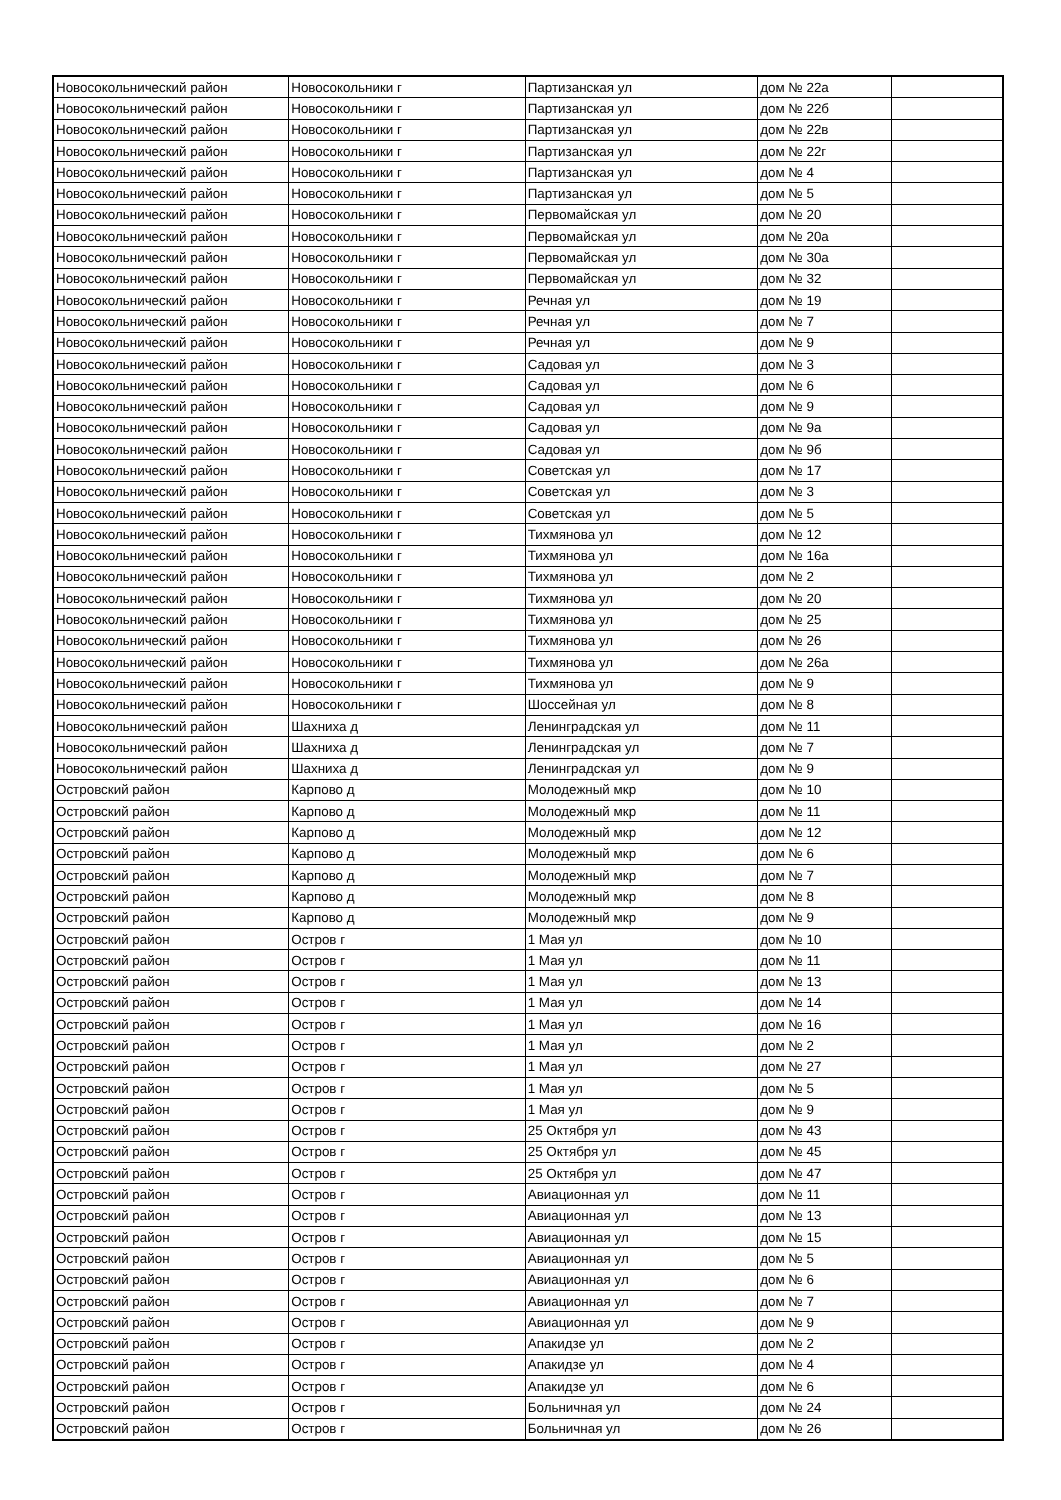| Новосокольнический район | Новосокольники г | Партизанская ул | дом № 22а | |
| Новосокольнический район | Новосокольники г | Партизанская ул | дом № 22б | |
| Новосокольнический район | Новосокольники г | Партизанская ул | дом № 22в | |
| Новосокольнический район | Новосокольники г | Партизанская ул | дом № 22г | |
| Новосокольнический район | Новосокольники г | Партизанская ул | дом № 4 | |
| Новосокольнический район | Новосокольники г | Партизанская ул | дом № 5 | |
| Новосокольнический район | Новосокольники г | Первомайская ул | дом № 20 | |
| Новосокольнический район | Новосокольники г | Первомайская ул | дом № 20а | |
| Новосокольнический район | Новосокольники г | Первомайская ул | дом № 30а | |
| Новосокольнический район | Новосокольники г | Первомайская ул | дом № 32 | |
| Новосокольнический район | Новосокольники г | Речная ул | дом № 19 | |
| Новосокольнический район | Новосокольники г | Речная ул | дом № 7 | |
| Новосокольнический район | Новосокольники г | Речная ул | дом № 9 | |
| Новосокольнический район | Новосокольники г | Садовая ул | дом № 3 | |
| Новосокольнический район | Новосокольники г | Садовая ул | дом № 6 | |
| Новосокольнический район | Новосокольники г | Садовая ул | дом № 9 | |
| Новосокольнический район | Новосокольники г | Садовая ул | дом № 9а | |
| Новосокольнический район | Новосокольники г | Садовая ул | дом № 9б | |
| Новосокольнический район | Новосокольники г | Советская ул | дом № 17 | |
| Новосокольнический район | Новосокольники г | Советская ул | дом № 3 | |
| Новосокольнический район | Новосокольники г | Советская ул | дом № 5 | |
| Новосокольнический район | Новосокольники г | Тихмянова ул | дом № 12 | |
| Новосокольнический район | Новосокольники г | Тихмянова ул | дом № 16а | |
| Новосокольнический район | Новосокольники г | Тихмянова ул | дом № 2 | |
| Новосокольнический район | Новосокольники г | Тихмянова ул | дом № 20 | |
| Новосокольнический район | Новосокольники г | Тихмянова ул | дом № 25 | |
| Новосокольнический район | Новосокольники г | Тихмянова ул | дом № 26 | |
| Новосокольнический район | Новосокольники г | Тихмянова ул | дом № 26а | |
| Новосокольнический район | Новосокольники г | Тихмянова ул | дом № 9 | |
| Новосокольнический район | Новосокольники г | Шоссейная ул | дом № 8 | |
| Новосокольнический район | Шахниха д | Ленинградская ул | дом № 11 | |
| Новосокольнический район | Шахниха д | Ленинградская ул | дом № 7 | |
| Новосокольнический район | Шахниха д | Ленинградская ул | дом № 9 | |
| Островский район | Карпово д | Молодежный мкр | дом № 10 | |
| Островский район | Карпово д | Молодежный мкр | дом № 11 | |
| Островский район | Карпово д | Молодежный мкр | дом № 12 | |
| Островский район | Карпово д | Молодежный мкр | дом № 6 | |
| Островский район | Карпово д | Молодежный мкр | дом № 7 | |
| Островский район | Карпово д | Молодежный мкр | дом № 8 | |
| Островский район | Карпово д | Молодежный мкр | дом № 9 | |
| Островский район | Остров г | 1 Мая ул | дом № 10 | |
| Островский район | Остров г | 1 Мая ул | дом № 11 | |
| Островский район | Остров г | 1 Мая ул | дом № 13 | |
| Островский район | Остров г | 1 Мая ул | дом № 14 | |
| Островский район | Остров г | 1 Мая ул | дом № 16 | |
| Островский район | Остров г | 1 Мая ул | дом № 2 | |
| Островский район | Остров г | 1 Мая ул | дом № 27 | |
| Островский район | Остров г | 1 Мая ул | дом № 5 | |
| Островский район | Остров г | 1 Мая ул | дом № 9 | |
| Островский район | Остров г | 25 Октября ул | дом № 43 | |
| Островский район | Остров г | 25 Октября ул | дом № 45 | |
| Островский район | Остров г | 25 Октября ул | дом № 47 | |
| Островский район | Остров г | Авиационная ул | дом № 11 | |
| Островский район | Остров г | Авиационная ул | дом № 13 | |
| Островский район | Остров г | Авиационная ул | дом № 15 | |
| Островский район | Остров г | Авиационная ул | дом № 5 | |
| Островский район | Остров г | Авиационная ул | дом № 6 | |
| Островский район | Остров г | Авиационная ул | дом № 7 | |
| Островский район | Остров г | Авиационная ул | дом № 9 | |
| Островский район | Остров г | Апакидзе ул | дом № 2 | |
| Островский район | Остров г | Апакидзе ул | дом № 4 | |
| Островский район | Остров г | Апакидзе ул | дом № 6 | |
| Островский район | Остров г | Больничная ул | дом № 24 | |
| Островский район | Остров г | Больничная ул | дом № 26 | |